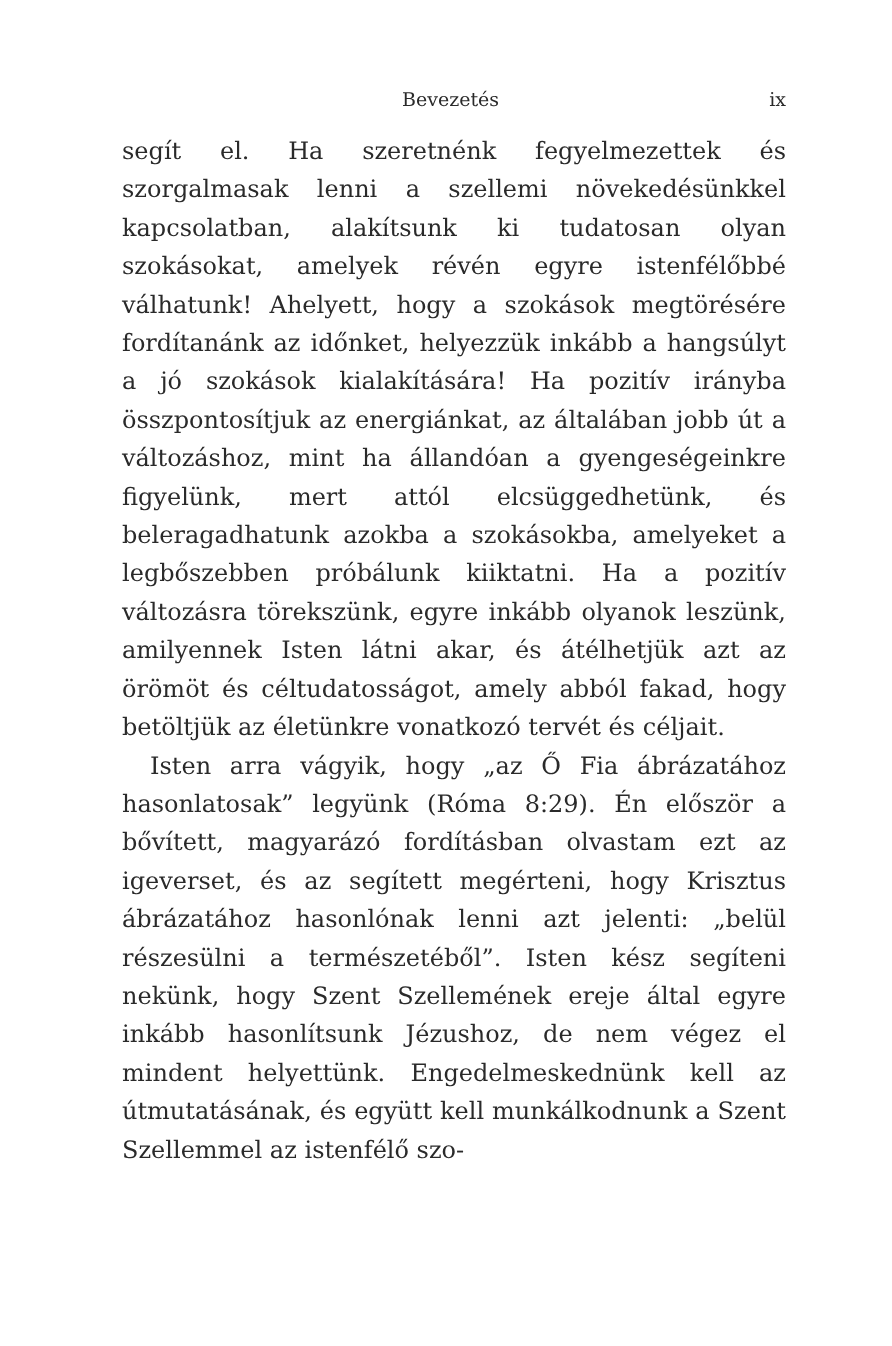Bevezetés ix
segít el. Ha szeretnénk fegyelmezettek és szorgalmasak lenni a szellemi növekedésünkkel kapcsolatban, alakítsunk ki tudatosan olyan szokásokat, amelyek révén egyre istenfélőbbé válhatunk! Ahelyett, hogy a szokások megtörésére fordítanánk az időnket, helyezzük inkább a hangsúlyt a jó szokások kialakítására! Ha pozitív irányba összpontosítjuk az energiánkat, az általában jobb út a változáshoz, mint ha állandóan a gyengeségeinkre figyelünk, mert attól elcsüggedhetünk, és beleragadhatunk azokba a szokásokba, amelyeket a legbőszebben próbálunk kiiktatni. Ha a pozitív változásra törekszünk, egyre inkább olyanok leszünk, amilyennek Isten látni akar, és átélhetjük azt az örömöt és céltudatosságot, amely abból fakad, hogy betöltjük az életünkre vonatkozó tervét és céljait.
Isten arra vágyik, hogy „az Ő Fia ábrázatához hasonlatosak” legyünk (Róma 8:29). Én először a bővített, magyarázó fordításban olvastam ezt az igeverset, és az segített megérteni, hogy Krisztus ábrázatához hasonlónak lenni azt jelenti: „belül részesülni a természetéből”. Isten kész segíteni nekünk, hogy Szent Szellemének ereje által egyre inkább hasonlítsunk Jézushoz, de nem végez el mindent helyettünk. Engedelmeskednünk kell az útmutatásának, és együtt kell munkálkodnunk a Szent Szellemmel az istenfélő szo-